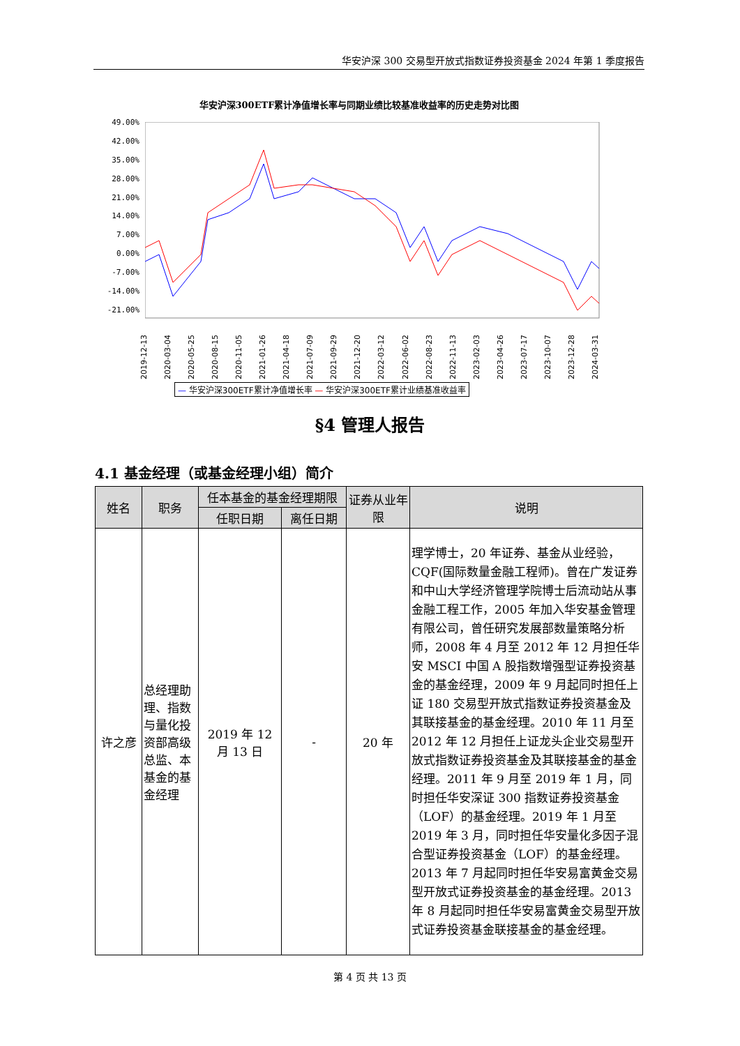华安沪深 300 交易型开放式指数证券投资基金 2024 年第 1 季度报告
华安沪深300ETF累计净值增长率与同期业绩比较基准收益率的历史走势对比图
49.00%
42.00%
35.00%
28.00%
21.00%
14.00%
7.00%
0.00%
-7.00%
-14.00%
-21.00%
2019-12-13 2020-03-04 2020-05-25 2020-08-15 2020-11-05 2021-01-26 2021-04-18 2021-07-09 2021-09-29 2021-12-20 2022-03-12 2022-06-02 2022-08-23 2022-11-13 2023-02-03 2023-04-26 2023-07-17 2023-10-07 2023-12-28 2024-03-31
— 华安沪深300ETF累计净值增长率 — 华安沪深300ETF累计业绩基准收益率
§4 管理人报告
4.1 基金经理（或基金经理小组）简介
| 姓名 | 职务 | 任本基金的基金经理期限 | | 证券从业年限 | 说明 |
| --- | --- | --- | --- | --- | --- |
| | | 任职日期 | 离任日期 | | |
| 许之彦 | 总经理助理、指数与量化投资部高级总监、本基金的基金经理 | 2019 年 12 月 13 日 | - | 20 年 | 理学博士，20 年证券、基金从业经验，CQF(国际数量金融工程师)。曾在广发证券和中山大学经济管理学院博士后流动站从事金融工程工作，2005 年加入华安基金管理有限公司，曾任研究发展部数量策略分析师，2008 年 4 月至 2012 年 12 月担任华安 MSCI 中国 A 股指数增强型证券投资基金的基金经理，2009 年 9 月起同时担任上证 180 交易型开放式指数证券投资基金及其联接基金的基金经理。2010 年 11 月至 2012 年 12 月担任上证龙头企业交易型开放式指数证券投资基金及其联接基金的基金经理。2011 年 9 月至 2019 年 1 月，同时担任华安深证 300 指数证券投资基金（LOF）的基金经理。2019 年 1 月至 2019 年 3 月，同时担任华安量化多因子混合型证券投资基金（LOF）的基金经理。2013 年 7 月起同时担任华安易富黄金交易型开放式证券投资基金的基金经理。2013 年 8 月起同时担任华安易富黄金交易型开放式证券投资基金联接基金的基金经理。 |
第 4 页 共 13 页